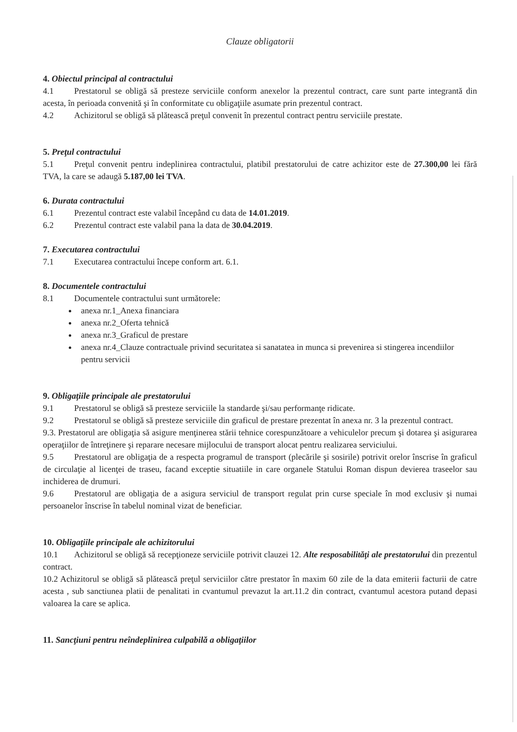Clauze obligatorii
4. Obiectul principal al contractului
4.1 Prestatorul se obligă să presteze serviciile conform anexelor la prezentul contract, care sunt parte integrantă din acesta, în perioada convenită şi în conformitate cu obligaţiile asumate prin prezentul contract.
4.2 Achizitorul se obligă să plătească preţul convenit în prezentul contract pentru serviciile prestate.
5. Preţul contractului
5.1 Preţul convenit pentru indeplinirea contractului, platibil prestatorului de catre achizitor este de 27.300,00 lei fără TVA, la care se adaugă 5.187,00 lei TVA.
6. Durata contractului
6.1 Prezentul contract este valabil începând cu data de 14.01.2019.
6.2 Prezentul contract este valabil pana la data de 30.04.2019.
7. Executarea contractului
7.1 Executarea contractului începe conform art. 6.1.
8. Documentele contractului
8.1 Documentele contractului sunt următorele:
anexa nr.1_Anexa financiara
anexa nr.2_Oferta tehnică
anexa nr.3_Graficul de prestare
anexa nr.4_Clauze contractuale privind securitatea si sanatatea in munca si prevenirea si stingerea incendiilor pentru servicii
9. Obligaţiile principale ale prestatorului
9.1 Prestatorul se obligă să presteze serviciile la standarde şi/sau performanţe ridicate.
9.2 Prestatorul se obligă să presteze serviciile din graficul de prestare prezentat în anexa nr. 3 la prezentul contract.
9.3. Prestatorul are obligaţia să asigure menţinerea stării tehnice corespunzătoare a vehiculelor precum şi dotarea şi asigurarea operaţiilor de întreţinere şi reparare necesare mijlocului de transport alocat pentru realizarea serviciului.
9.5 Prestatorul are obligaţia de a respecta programul de transport (plecările şi sosirile) potrivit orelor înscrise în graficul de circulaţie al licenţei de traseu, facand exceptie situatiile in care organele Statului Roman dispun devierea traseelor sau inchiderea de drumuri.
9.6 Prestatorul are obligaţia de a asigura serviciul de transport regulat prin curse speciale în mod exclusiv şi numai persoanelor înscrise în tabelul nominal vizat de beneficiar.
10. Obligaţiile principale ale achizitorului
10.1 Achizitorul se obligă să recepţioneze serviciile potrivit clauzei 12. Alte resposabilităţi ale prestatorului din prezentul contract.
10.2 Achizitorul se obligă să plătească preţul serviciilor către prestator în maxim 60 zile de la data emiterii facturii de catre acesta , sub sanctiunea platii de penalitati in cvantumul prevazut la art.11.2 din contract, cvantumul acestora putand depasi valoarea la care se aplica.
11. Sancţiuni pentru neîndeplinirea culpabilă a obligaţiilor